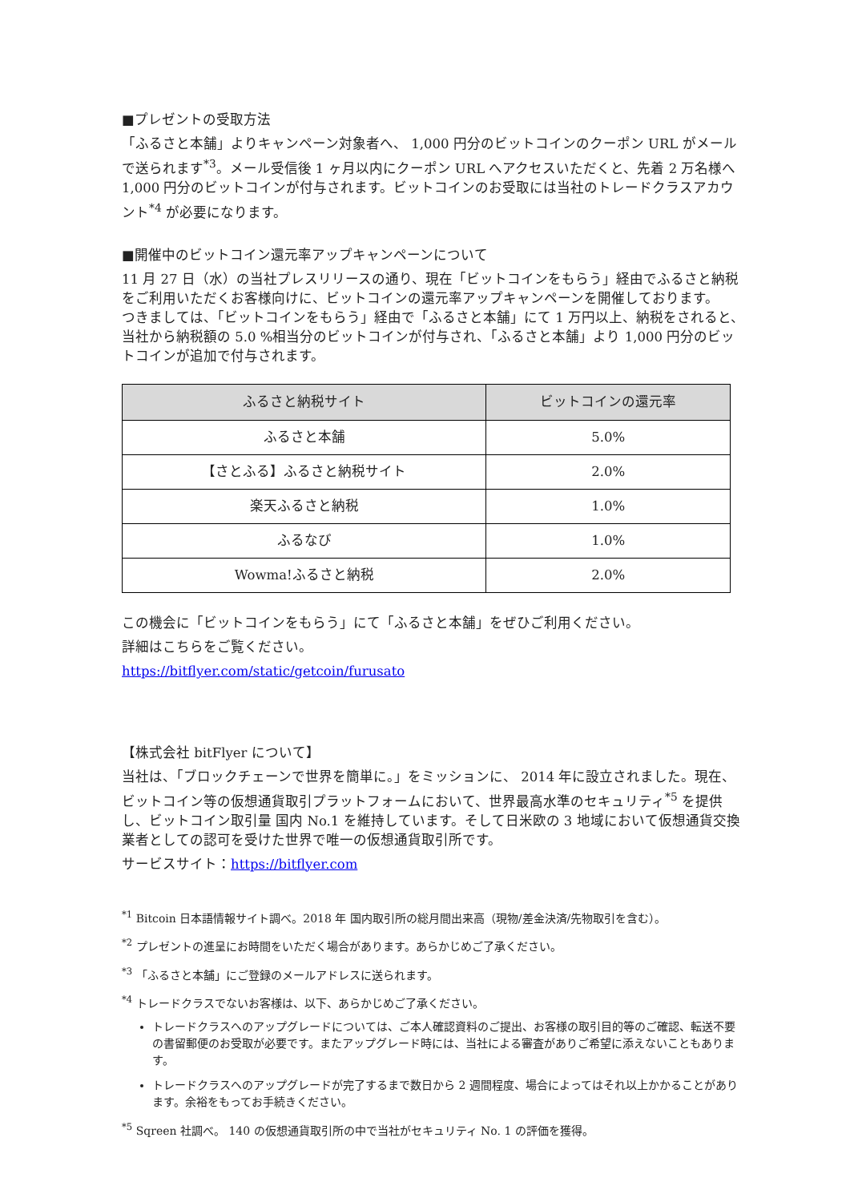■プレゼントの受取方法
「ふるさと本舗」よりキャンペーン対象者へ、 1,000 円分のビットコインのクーポン URL がメールで送られます<sup>*3</sup>。メール受信後 1 ヶ月以内にクーポン URL へアクセスいただくと、先着 2 万名様へ 1,000 円分のビットコインが付与されます。ビットコインのお受取には当社のトレードクラスアカウント<sup>*4</sup> が必要になります。
■開催中のビットコイン還元率アップキャンペーンについて
11 月 27 日（水）の当社プレスリリースの通り、現在「ビットコインをもらう」経由でふるさと納税をご利用いただくお客様向けに、ビットコインの還元率アップキャンペーンを開催しております。
つきましては、「ビットコインをもらう」経由で「ふるさと本舗」にて 1 万円以上、納税をされると、当社から納税額の 5.0 %相当分のビットコインが付与され、「ふるさと本舗」より 1,000 円分のビットコインが追加で付与されます。
| ふるさと納税サイト | ビットコインの還元率 |
| --- | --- |
| ふるさと本舗 | 5.0% |
| 【さとふる】ふるさと納税サイト | 2.0% |
| 楽天ふるさと納税 | 1.0% |
| ふるなび | 1.0% |
| Wowma!ふるさと納税 | 2.0% |
この機会に「ビットコインをもらう」にて「ふるさと本舗」をぜひご利用ください。
詳細はこちらをご覧ください。
https://bitflyer.com/static/getcoin/furusato
【株式会社 bitFlyer について】
当社は、「ブロックチェーンで世界を簡単に。」をミッションに、 2014 年に設立されました。現在、ビットコイン等の仮想通貨取引プラットフォームにおいて、世界最高水準のセキュリティ<sup>*5</sup> を提供し、ビットコイン取引量 国内 No.1 を維持しています。そして日米欧の 3 地域において仮想通貨交換業者としての認可を受けた世界で唯一の仮想通貨取引所です。
サービスサイト：https://bitflyer.com
<sup>*1</sup> Bitcoin 日本語情報サイト調べ。2018 年 国内取引所の総月間出来高（現物/差金決済/先物取引を含む）。
<sup>*2</sup> プレゼントの進呈にお時間をいただく場合があります。あらかじめご了承ください。
<sup>*3</sup> 「ふるさと本舗」にご登録のメールアドレスに送られます。
<sup>*4</sup> トレードクラスでないお客様は、以下、あらかじめご了承ください。
トレードクラスへのアップグレードについては、ご本人確認資料のご提出、お客様の取引目的等のご確認、転送不要の書留郵便のお受取が必要です。またアップグレード時には、当社による審査がありご希望に添えないこともあります。
トレードクラスへのアップグレードが完了するまで数日から 2 週間程度、場合によってはそれ以上かかることがあります。余裕をもってお手続きください。
<sup>*5</sup> Sqreen 社調べ。 140 の仮想通貨取引所の中で当社がセキュリティ No. 1 の評価を獲得。